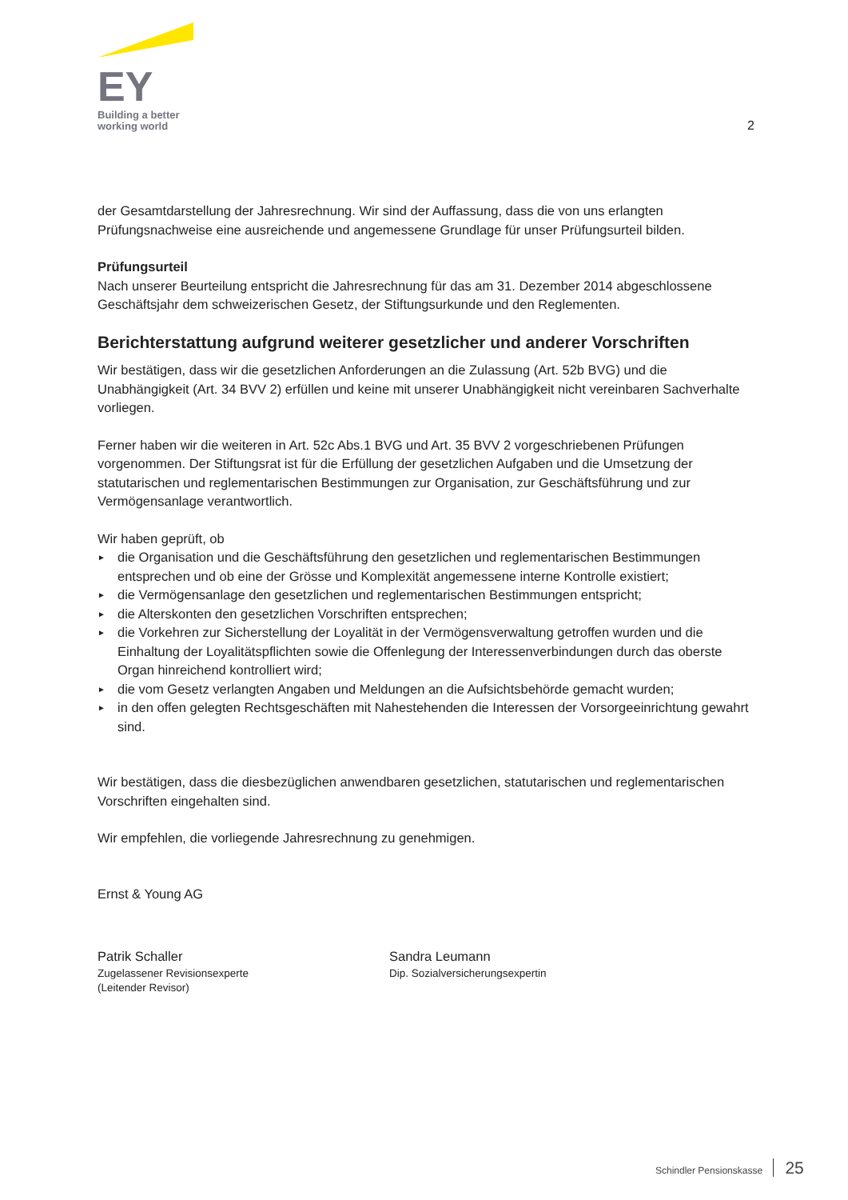EY
Building a better
working world
2
der Gesamtdarstellung der Jahresrechnung. Wir sind der Auffassung, dass die von uns erlangten Prüfungsnachweise eine ausreichende und angemessene Grundlage für unser Prüfungsurteil bilden.
Prüfungsurteil
Nach unserer Beurteilung entspricht die Jahresrechnung für das am 31. Dezember 2014 abgeschlossene Geschäftsjahr dem schweizerischen Gesetz, der Stiftungsurkunde und den Reglementen.
Berichterstattung aufgrund weiterer gesetzlicher und anderer Vorschriften
Wir bestätigen, dass wir die gesetzlichen Anforderungen an die Zulassung (Art. 52b BVG) und die Unabhängigkeit (Art. 34 BVV 2) erfüllen und keine mit unserer Unabhängigkeit nicht vereinbaren Sachverhalte vorliegen.
Ferner haben wir die weiteren in Art. 52c Abs.1 BVG und Art. 35 BVV 2 vorgeschriebenen Prüfungen vorgenommen. Der Stiftungsrat ist für die Erfüllung der gesetzlichen Aufgaben und die Umsetzung der statutarischen und reglementarischen Bestimmungen zur Organisation, zur Geschäftsführung und zur Vermögensanlage verantwortlich.
Wir haben geprüft, ob
► die Organisation und die Geschäftsführung den gesetzlichen und reglementarischen Bestimmungen entsprechen und ob eine der Grösse und Komplexität angemessene interne Kontrolle existiert;
► die Vermögensanlage den gesetzlichen und reglementarischen Bestimmungen entspricht;
► die Alterskonten den gesetzlichen Vorschriften entsprechen;
► die Vorkehren zur Sicherstellung der Loyalität in der Vermögensverwaltung getroffen wurden und die Einhaltung der Loyalitätspflichten sowie die Offenlegung der Interessenverbindungen durch das oberste Organ hinreichend kontrolliert wird;
► die vom Gesetz verlangten Angaben und Meldungen an die Aufsichtsbehörde gemacht wurden;
► in den offen gelegten Rechtsgeschäften mit Nahestehenden die Interessen der Vorsorgeeinrichtung gewahrt sind.
Wir bestätigen, dass die diesbezüglichen anwendbaren gesetzlichen, statutarischen und reglementarischen Vorschriften eingehalten sind.
Wir empfehlen, die vorliegende Jahresrechnung zu genehmigen.
Ernst & Young AG
Patrik Schaller
Zugelassener Revisionsexperte
(Leitender Revisor)
Sandra Leumann
Dip. Sozialversicherungsexpertin
Schindler Pensionskasse 25